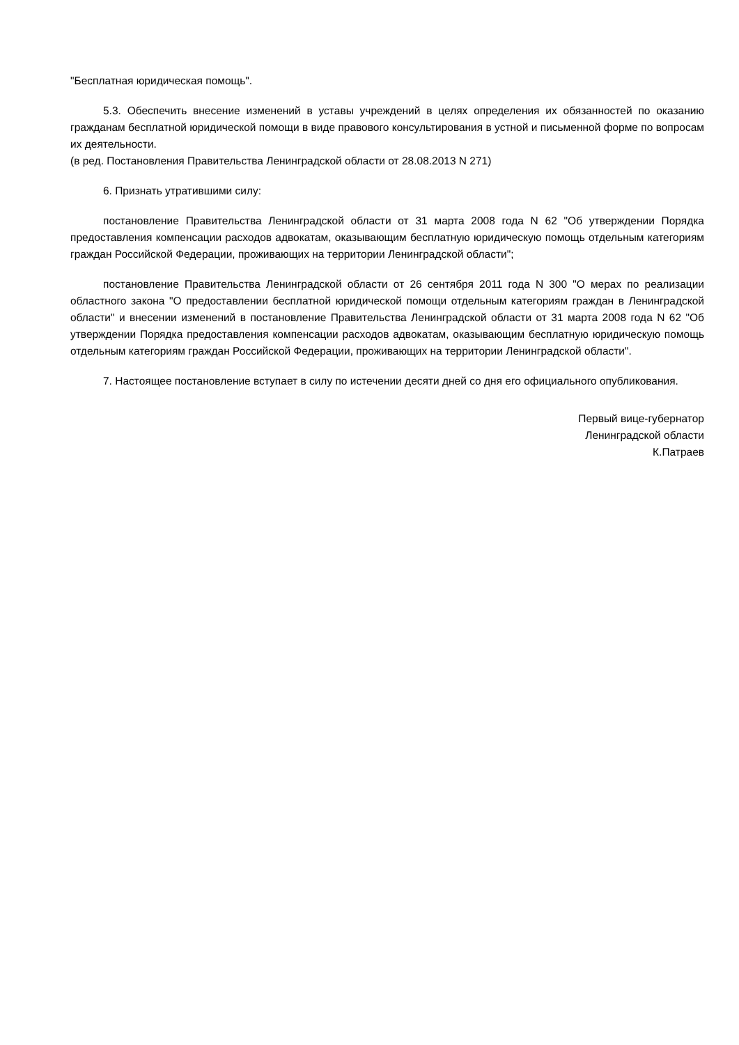"Бесплатная юридическая помощь".
5.3. Обеспечить внесение изменений в уставы учреждений в целях определения их обязанностей по оказанию гражданам бесплатной юридической помощи в виде правового консультирования в устной и письменной форме по вопросам их деятельности.
(в ред. Постановления Правительства Ленинградской области от 28.08.2013 N 271)
6. Признать утратившими силу:
постановление Правительства Ленинградской области от 31 марта 2008 года N 62 "Об утверждении Порядка предоставления компенсации расходов адвокатам, оказывающим бесплатную юридическую помощь отдельным категориям граждан Российской Федерации, проживающих на территории Ленинградской области";
постановление Правительства Ленинградской области от 26 сентября 2011 года N 300 "О мерах по реализации областного закона "О предоставлении бесплатной юридической помощи отдельным категориям граждан в Ленинградской области" и внесении изменений в постановление Правительства Ленинградской области от 31 марта 2008 года N 62 "Об утверждении Порядка предоставления компенсации расходов адвокатам, оказывающим бесплатную юридическую помощь отдельным категориям граждан Российской Федерации, проживающих на территории Ленинградской области".
7. Настоящее постановление вступает в силу по истечении десяти дней со дня его официального опубликования.
Первый вице-губернатор
Ленинградской области
К.Патраев